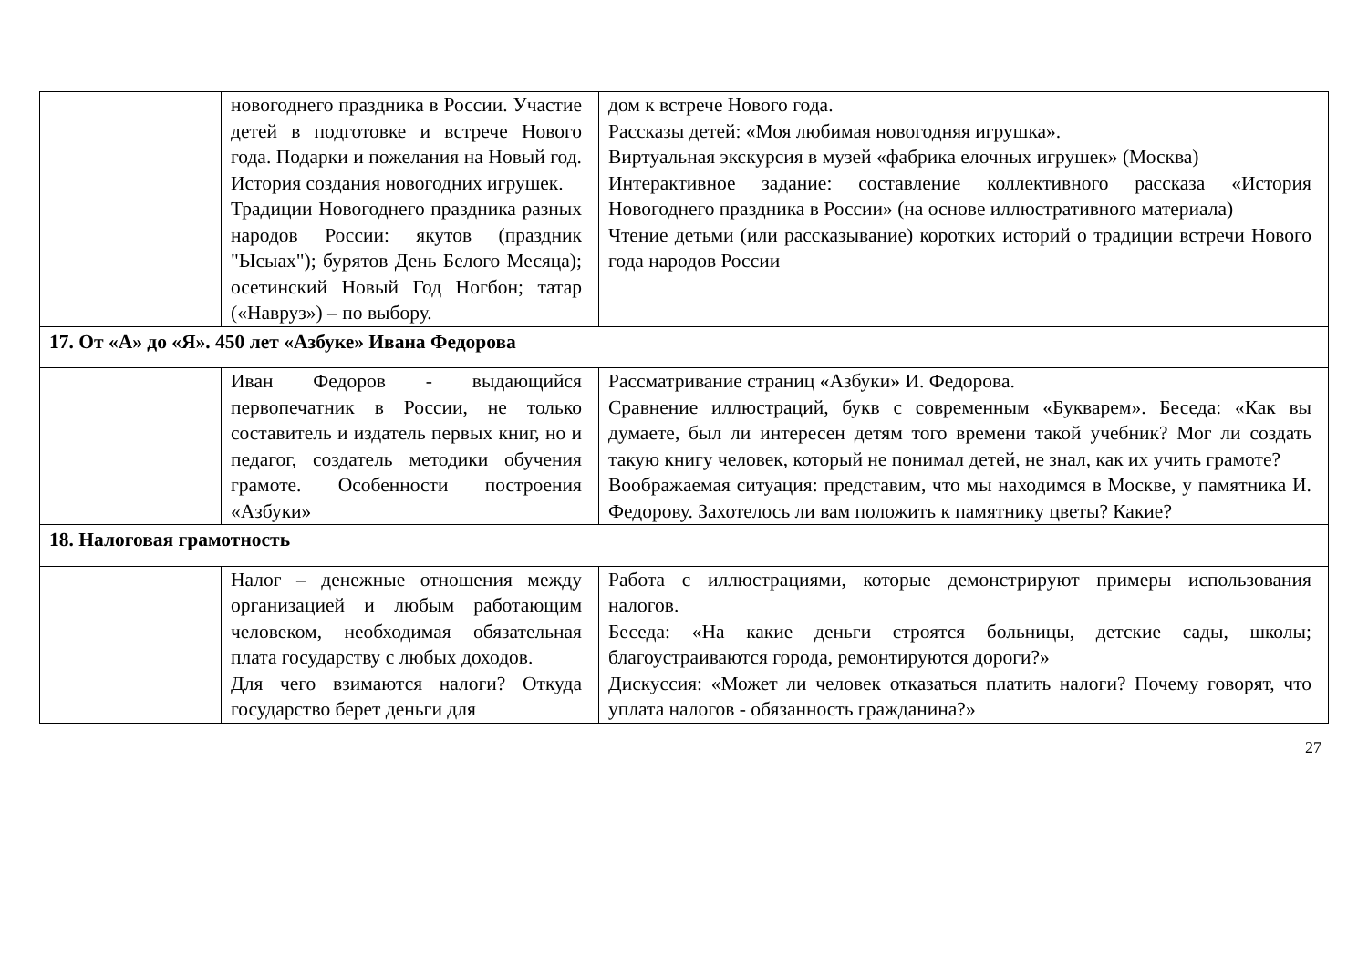| | новогоднего праздника в России. Участие детей в подготовке и встрече Нового года. Подарки и пожелания на Новый год. История создания новогодних игрушек. Традиции Новогоднего праздника разных народов России: якутов (праздник "Ысыах"); бурятов День Белого Месяца); осетинский Новый Год Ногбон; татар («Навруз») – по выбору. | дом к встрече Нового года. Рассказы детей: «Моя любимая новогодняя игрушка». Виртуальная экскурсия в музей «фабрика елочных игрушек» (Москва) Интерактивное задание: составление коллективного рассказа «История Новогоднего праздника в России» (на основе иллюстративного материала) Чтение детьми (или рассказывание) коротких историй о традиции встречи Нового года народов России |
| 17. От «А» до «Я». 450 лет «Азбуке» Ивана Федорова | | |
| | Иван Федоров - выдающийся первопечатник в России, не только составитель и издатель первых книг, но и педагог, создатель методики обучения грамоте. Особенности построения «Азбуки» | Рассматривание страниц «Азбуки» И. Федорова. Сравнение иллюстраций, букв с современным «Букварем». Беседа: «Как вы думаете, был ли интересен детям того времени такой учебник? Мог ли создать такую книгу человек, который не понимал детей, не знал, как их учить грамоте? Воображаемая ситуация: представим, что мы находимся в Москве, у памятника И. Федорову. Захотелось ли вам положить к памятнику цветы? Какие? |
| 18. Налоговая грамотность | | |
| | Налог – денежные отношения между организацией и любым работающим человеком, необходимая обязательная плата государству с любых доходов. Для чего взимаются налоги? Откуда государство берет деньги для | Работа с иллюстрациями, которые демонстрируют примеры использования налогов. Беседа: «На какие деньги строятся больницы, детские сады, школы; благоустраиваются города, ремонтируются дороги?» Дискуссия: «Может ли человек отказаться платить налоги? Почему говорят, что уплата налогов - обязанность гражданина?» |
27